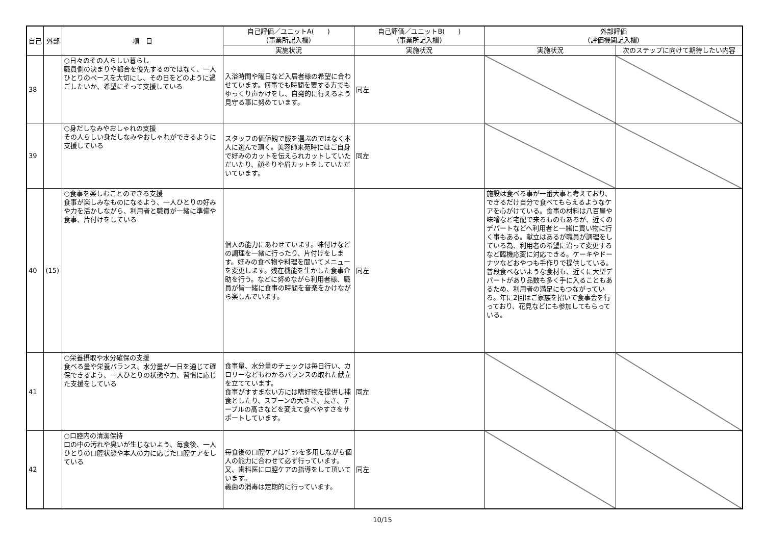| 自己 | 外部 | 項 目 | 自己評価／ユニットA( ) (事業所記入欄) | 自己評価／ユニットB( ) (事業所記入欄) | 外部評価 (評価機関記入欄) | |
| --- | --- | --- | --- | --- | --- | --- |
| | | | 実施状況 | 実施状況 | 実施状況 | 次のステップに向けて期待したい内容 |
| 38 | | ○日々のその人らしい暮らし 職員側の決まりや都合を優先するのではなく、一人ひとりのペースを大切にし、その日をどのように過ごしたいか、希望にそって支援している | 入浴時間や曜日など入居者様の希望に合わせています。何事でも時間を要する方でもゆっくり声かけをし、自発的に行えるよう見守る事に努めています。 | 同左 | | |
| 39 | | ○身だしなみやおしゃれの支援 その人らしい身だしなみやおしゃれができるように支援している | スタッフの価値観で服を選ぶのではなく本人に選んで頂く。美容師来苑時にはご自身で好みのカットを伝えられカットしていただいたり、顔そりや眉カットをしていただいています。 | 同左 | | |
| 40 | (15) | ○食事を楽しむことのできる支援 食事が楽しみなものになるよう、一人ひとりの好みや力を活かしながら、利用者と職員が一緒に準備や食事、片付けをしている | 個人の能力にあわせています。味付けなどの調理を一緒に行ったり、片付けをします。好みの食べ物や料理を聞いてメニューを変更します。残在機能を生かした食事介助を行う。などに努めながら利用者様、職員が皆一緒に食事の時間を音楽をかけながら楽しんでいます。 | 同左 | 施設は食べる事が一番大事と考えており、できるだけ自分で食べてもらえるようなケアを心がけている。食事の材料は八百屋や味噌など宅配で来るものもあるが、近くのデパートなどへ利用者と一緒に買い物に行く事もある。献立はあるが職員が調理をしている為、利用者の希望に沿って変更するなど臨機応変に対応できる。ケーキやドーナツなどおやつも手作りで提供している。普段食べないような食材も、近くに大型デパートがあり品数も多く手に入ることもあるため、利用者の満足にもつながっている。年に2回はご家族を招いて食事会を行っており、花見などにも参加してもらっている。 | |
| 41 | | ○栄養摂取や水分確保の支援 食べる量や栄養バランス、水分量が一日を通じて確保できるよう、一人ひとりの状態や力、習慣に応じた支援をしている | 食事量、水分量のチェックは毎日行い、カロリーなどもわかるバランスの取れた献立を立てています。 食事がすすまない方には嗜好物を提供し捕食としたり、スプーンの大きさ、長さ、テーブルの高さなどを変えて食べやすさをサポートしています。 | 同左 | | |
| 42 | | ○口腔内の清潔保持 口の中の汚れや臭いが生じないよう、毎食後、一人ひとりの口腔状態や本人の力に応じた口腔ケアをしている | 毎食後の口腔ケアはﾌﾞﾗｼを多用しながら個人の能力に合わせて必ず行っています。又、歯科医に口腔ケアの指導をして頂いています。 義歯の消毒は定期的に行っています。 | 同左 | | |
10/15